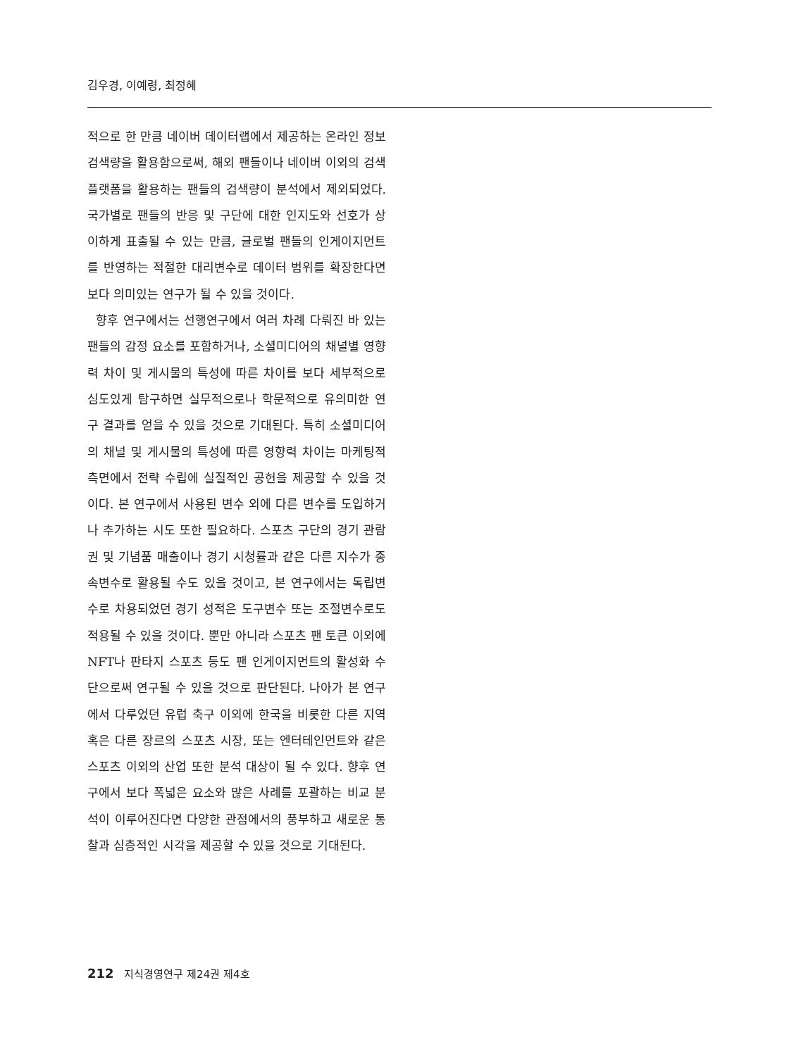김우경, 이예령, 최정혜
적으로 한 만큼 네이버 데이터랩에서 제공하는 온라인 정보 검색량을 활용함으로써, 해외 팬들이나 네이버 이외의 검색 플랫폼을 활용하는 팬들의 검색량이 분석에서 제외되었다. 국가별로 팬들의 반응 및 구단에 대한 인지도와 선호가 상이하게 표출될 수 있는 만큼, 글로벌 팬들의 인게이지먼트를 반영하는 적절한 대리변수로 데이터 범위를 확장한다면 보다 의미있는 연구가 될 수 있을 것이다.
향후 연구에서는 선행연구에서 여러 차례 다뤄진 바 있는 팬들의 감정 요소를 포함하거나, 소셜미디어의 채널별 영향력 차이 및 게시물의 특성에 따른 차이를 보다 세부적으로 심도있게 탐구하면 실무적으로나 학문적으로 유의미한 연구 결과를 얻을 수 있을 것으로 기대된다. 특히 소셜미디어의 채널 및 게시물의 특성에 따른 영향력 차이는 마케팅적 측면에서 전략 수립에 실질적인 공헌을 제공할 수 있을 것이다. 본 연구에서 사용된 변수 외에 다른 변수를 도입하거나 추가하는 시도 또한 필요하다. 스포츠 구단의 경기 관람권 및 기념품 매출이나 경기 시청률과 같은 다른 지수가 종속변수로 활용될 수도 있을 것이고, 본 연구에서는 독립변수로 차용되었던 경기 성적은 도구변수 또는 조절변수로도 적용될 수 있을 것이다. 뿐만 아니라 스포츠 팬 토큰 이외에 NFT나 판타지 스포츠 등도 팬 인게이지먼트의 활성화 수단으로써 연구될 수 있을 것으로 판단된다. 나아가 본 연구에서 다루었던 유럽 축구 이외에 한국을 비롯한 다른 지역 혹은 다른 장르의 스포츠 시장, 또는 엔터테인먼트와 같은 스포츠 이외의 산업 또한 분석 대상이 될 수 있다. 향후 연구에서 보다 폭넓은 요소와 많은 사례를 포괄하는 비교 분석이 이루어진다면 다양한 관점에서의 풍부하고 새로운 통찰과 심층적인 시각을 제공할 수 있을 것으로 기대된다.
212 지식경영연구 제24권 제4호